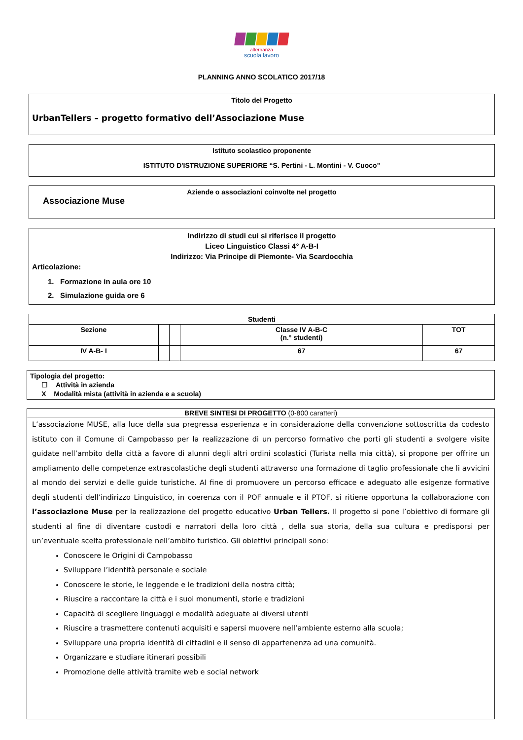alternanza
scuola lavoro
PLANNING ANNO SCOLATICO 2017/18
Titolo del Progetto
UrbanTellers – progetto formativo dell’Associazione Muse
Istituto scolastico proponente
ISTITUTO D'ISTRUZIONE SUPERIORE “S. Pertini - L. Montini - V. Cuoco"
Aziende o associazioni coinvolte nel progetto
Associazione Muse
Indirizzo di studi cui si riferisce il progetto
Liceo Linguistico Classi 4° A-B-I
Indirizzo: Via Principe di Piemonte- Via Scardocchia
Articolazione:
1. Formazione in aula ore 10
2. Simulazione guida ore 6
| Studenti | | | | |
| --- | --- | --- | --- | --- |
| Sezione | | | Classe IV A-B-C (n.° studenti) | TOT |
| IV A-B- I | | | 67 | 67 |
Tipologia del progetto:
☐ Attività in azienda
X Modalità mista (attività in azienda e a scuola)
BREVE SINTESI DI PROGETTO (0-800 caratteri)
L’associazione MUSE, alla luce della sua pregressa esperienza e in considerazione della convenzione sottoscritta da codesto istituto con il Comune di Campobasso per la realizzazione di un percorso formativo che porti gli studenti a svolgere visite guidate nell’ambito della città a favore di alunni degli altri ordini scolastici (Turista nella mia città), si propone per offrire un ampliamento delle competenze extrascolastiche degli studenti attraverso una formazione di taglio professionale che li avvicini al mondo dei servizi e delle guide turistiche. Al fine di promuovere un percorso efficace e adeguato alle esigenze formative degli studenti dell’indirizzo Linguistico, in coerenza con il POF annuale e il PTOF, si ritiene opportuna la collaborazione con l’associazione Muse per la realizzazione del progetto educativo Urban Tellers. Il progetto si pone l’obiettivo di formare gli studenti al fine di diventare custodi e narratori della loro città , della sua storia, della sua cultura e predisporsi per un’eventuale scelta professionale nell’ambito turistico. Gli obiettivi principali sono:
Conoscere le Origini di Campobasso
Sviluppare l’identità personale e sociale
Conoscere le storie, le leggende e le tradizioni della nostra città;
Riuscire a raccontare la città e i suoi monumenti, storie e tradizioni
Capacità di scegliere linguaggi e modalità adeguate ai diversi utenti
Riuscire a trasmettere contenuti acquisiti e sapersi muovere nell’ambiente esterno alla scuola;
Sviluppare una propria identità di cittadini e il senso di appartenenza ad una comunità.
Organizzare e studiare itinerari possibili
Promozione delle attività tramite web e social network